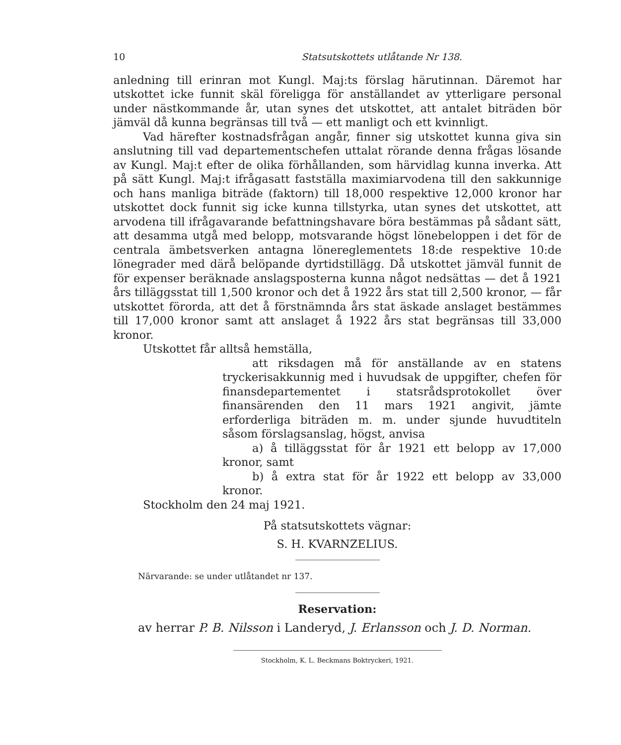10 Statsutskottets utlåtande Nr 138.
anledning till erinran mot Kungl. Maj:ts förslag härutinnan. Däremot har utskottet icke funnit skäl föreligga för anställandet av ytterligare personal under nästkommande år, utan synes det utskottet, att antalet biträden bör jämväl då kunna begränsas till två — ett manligt och ett kvinnligt.
Vad härefter kostnadsfrågan angår, finner sig utskottet kunna giva sin anslutning till vad departementschefen uttalat rörande denna frågas lösande av Kungl. Maj:t efter de olika förhållanden, som härvidlag kunna inverka. Att på sätt Kungl. Maj:t ifrågasatt fastställa maximiarvodena till den sakkunnige och hans manliga biträde (faktorn) till 18,000 respektive 12,000 kronor har utskottet dock funnit sig icke kunna tillstyrka, utan synes det utskottet, att arvodena till ifrågavarande befattningshavare böra bestämmas på sådant sätt, att desamma utgå med belopp, motsvarande högst lönebeloppen i det för de centrala ämbetsverken antagna lönereglementets 18:de respektive 10:de lönegrader med därå belöpande dyrtidstillägg. Då utskottet jämväl funnit de för expenser beräknade anslagsposterna kunna något nedsättas — det å 1921 års tilläggsstat till 1,500 kronor och det å 1922 års stat till 2,500 kronor, — får utskottet förorda, att det å förstnämnda års stat äskade anslaget bestämmes till 17,000 kronor samt att anslaget å 1922 års stat begränsas till 33,000 kronor.
Utskottet får alltså hemställa,
att riksdagen må för anställande av en statens tryckerisakkunnig med i huvudsak de uppgifter, chefen för finansdepartementet i statsrådsprotokollet över finansärenden den 11 mars 1921 angivit, jämte erforderliga biträden m. m. under sjunde huvudtiteln såsom förslagsanslag, högst, anvisa
a) å tilläggsstat för år 1921 ett belopp av 17,000 kronor, samt
b) å extra stat för år 1922 ett belopp av 33,000 kronor.
Stockholm den 24 maj 1921.
På statsutskottets vägnar:
S. H. KVARNZELIUS.
Närvarande: se under utlåtandet nr 137.
Reservation:
av herrar P. B. Nilsson i Landeryd, J. Erlansson och J. D. Norman.
Stockholm, K. L. Beckmans Boktryckeri, 1921.